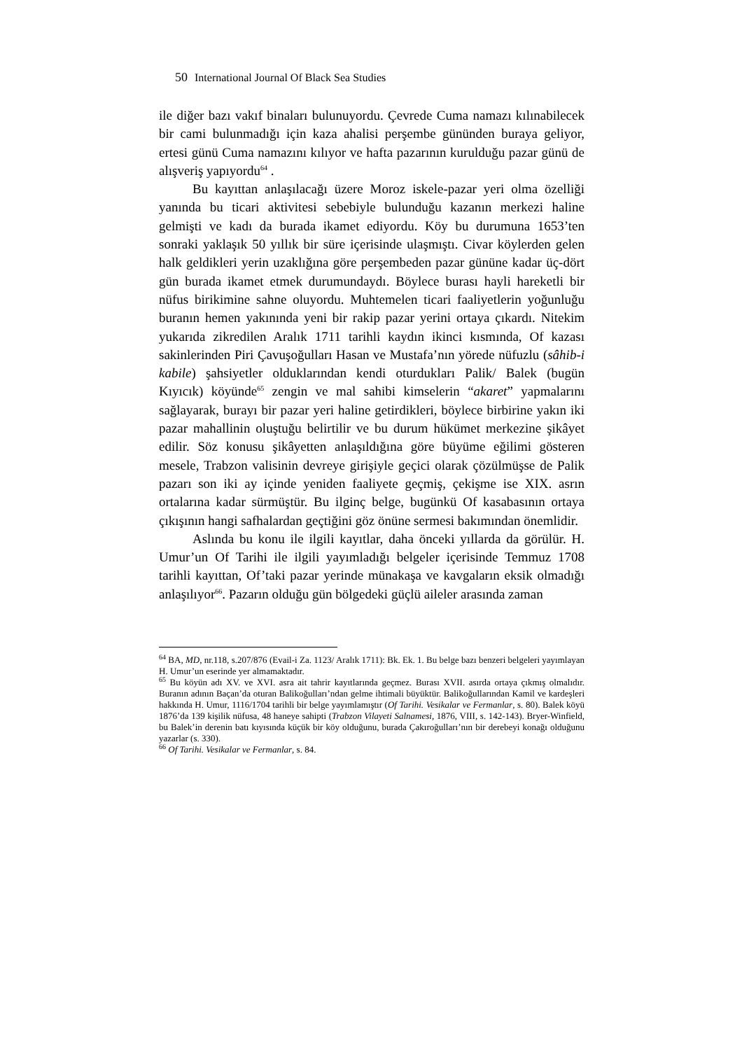50 International Journal Of Black Sea Studies
ile diğer bazı vakıf binaları bulunuyordu. Çevrede Cuma namazı kılınabilecek bir cami bulunmadığı için kaza ahalisi perşembe gününden buraya geliyor, ertesi günü Cuma namazını kılıyor ve hafta pazarının kurulduğu pazar günü de alışveriş yapıyordu<sup>64</sup> .
Bu kayıttan anlaşılacağı üzere Moroz iskele-pazar yeri olma özelliği yanında bu ticari aktivitesi sebebiyle bulunduğu kazanın merkezi haline gelmişti ve kadı da burada ikamet ediyordu. Köy bu durumuna 1653’ten sonraki yaklaşık 50 yıllık bir süre içerisinde ulaşmıştı. Civar köylerden gelen halk geldikleri yerin uzaklığına göre perşembeden pazar gününe kadar üç-dört gün burada ikamet etmek durumundaydı. Böylece burası hayli hareketli bir nüfus birikimine sahne oluyordu. Muhtemelen ticari faaliyetlerin yoğunluğu buranın hemen yakınında yeni bir rakip pazar yerini ortaya çıkardı. Nitekim yukarıda zikredilen Aralık 1711 tarihli kaydın ikinci kısmında, Of kazası sakinlerinden Piri Çavuşoğulları Hasan ve Mustafa’nın yörede nüfuzlu (sâhib-i kabile) şahsiyetler olduklarından kendi oturdukları Palik/ Balek (bugün Kıyıcık) köyünde<sup>65</sup> zengin ve mal sahibi kimselerin “akaret” yapmalarını sağlayarak, burayı bir pazar yeri haline getirdikleri, böylece birbirine yakın iki pazar mahallinin oluştuğu belirtilir ve bu durum hükümet merkezine şikâyet edilir. Söz konusu şikâyetten anlaşıldığına göre büyüme eğilimi gösteren mesele, Trabzon valisinin devreye girişiyle geçici olarak çözülmüşse de Palik pazarı son iki ay içinde yeniden faaliyete geçmiş, çekişme ise XIX. asrın ortalarına kadar sürmüştür. Bu ilginç belge, bugünkü Of kasabasının ortaya çıkışının hangi safhalardan geçtiğini göz önüne sermesi bakımından önemlidir.
Aslında bu konu ile ilgili kayıtlar, daha önceki yıllarda da görülür. H. Umur’un Of Tarihi ile ilgili yayımladığı belgeler içerisinde Temmuz 1708 tarihli kayıttan, Of’taki pazar yerinde münakaşa ve kavgaların eksik olmadığı anlaşılıyor<sup>66</sup>. Pazarın olduğu gün bölgedeki güçlü aileler arasında zaman
<sup>64</sup> BA, MD, nr.118, s.207/876 (Evail-i Za. 1123/ Aralık 1711): Bk. Ek. 1. Bu belge bazı benzeri belgeleri yayımlayan H. Umur’un eserinde yer almamaktadır.
<sup>65</sup> Bu köyün adı XV. ve XVI. asra ait tahrir kayıtlarında geçmez. Burası XVII. asırda ortaya çıkmış olmalıdır. Buranın adının Baçan’da oturan Balikoğulları’ndan gelme ihtimali büyüktür. Balikoğullarından Kamil ve kardeşleri hakkında H. Umur, 1116/1704 tarihli bir belge yayımlamıştır (Of Tarihi. Vesikalar ve Fermanlar, s. 80). Balek köyü 1876’da 139 kişilik nüfusa, 48 haneye sahipti (Trabzon Vilayeti Salnamesi, 1876, VIII, s. 142-143). Bryer-Winfield, bu Balek’in derenin batı kıyısında küçük bir köy olduğunu, burada Çakıroğulları’nın bir derebeyi konağı olduğunu yazarlar (s. 330).
<sup>66</sup> Of Tarihi. Vesikalar ve Fermanlar, s. 84.